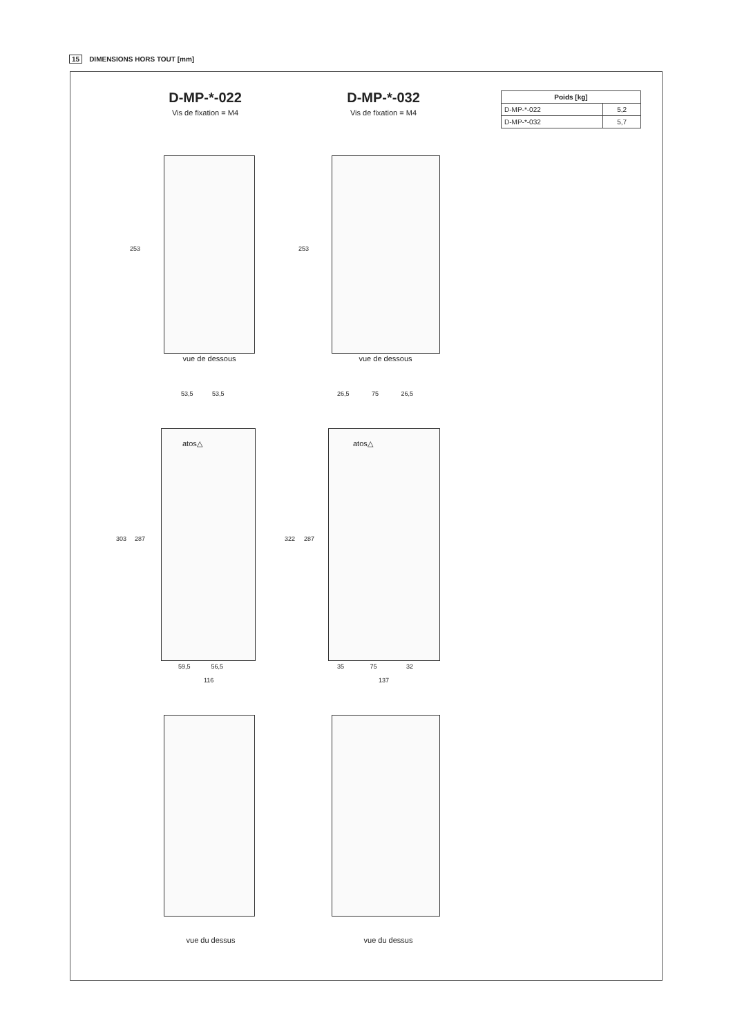15 DIMENSIONS HORS TOUT [mm]
D-MP-*-022
Vis de fixation = M4
D-MP-*-032
Vis de fixation = M4
| Poids [kg] | |
| --- | --- |
| D-MP-*-022 | 5,2 |
| D-MP-*-032 | 5,7 |
253 253
vue de dessous vue de dessous
53,5 53,5
26,5 75 26,5
atos△ atos△
303 287 322 287
59,5 56,5
116
35 75 32
137
vue du dessus vue du dessus